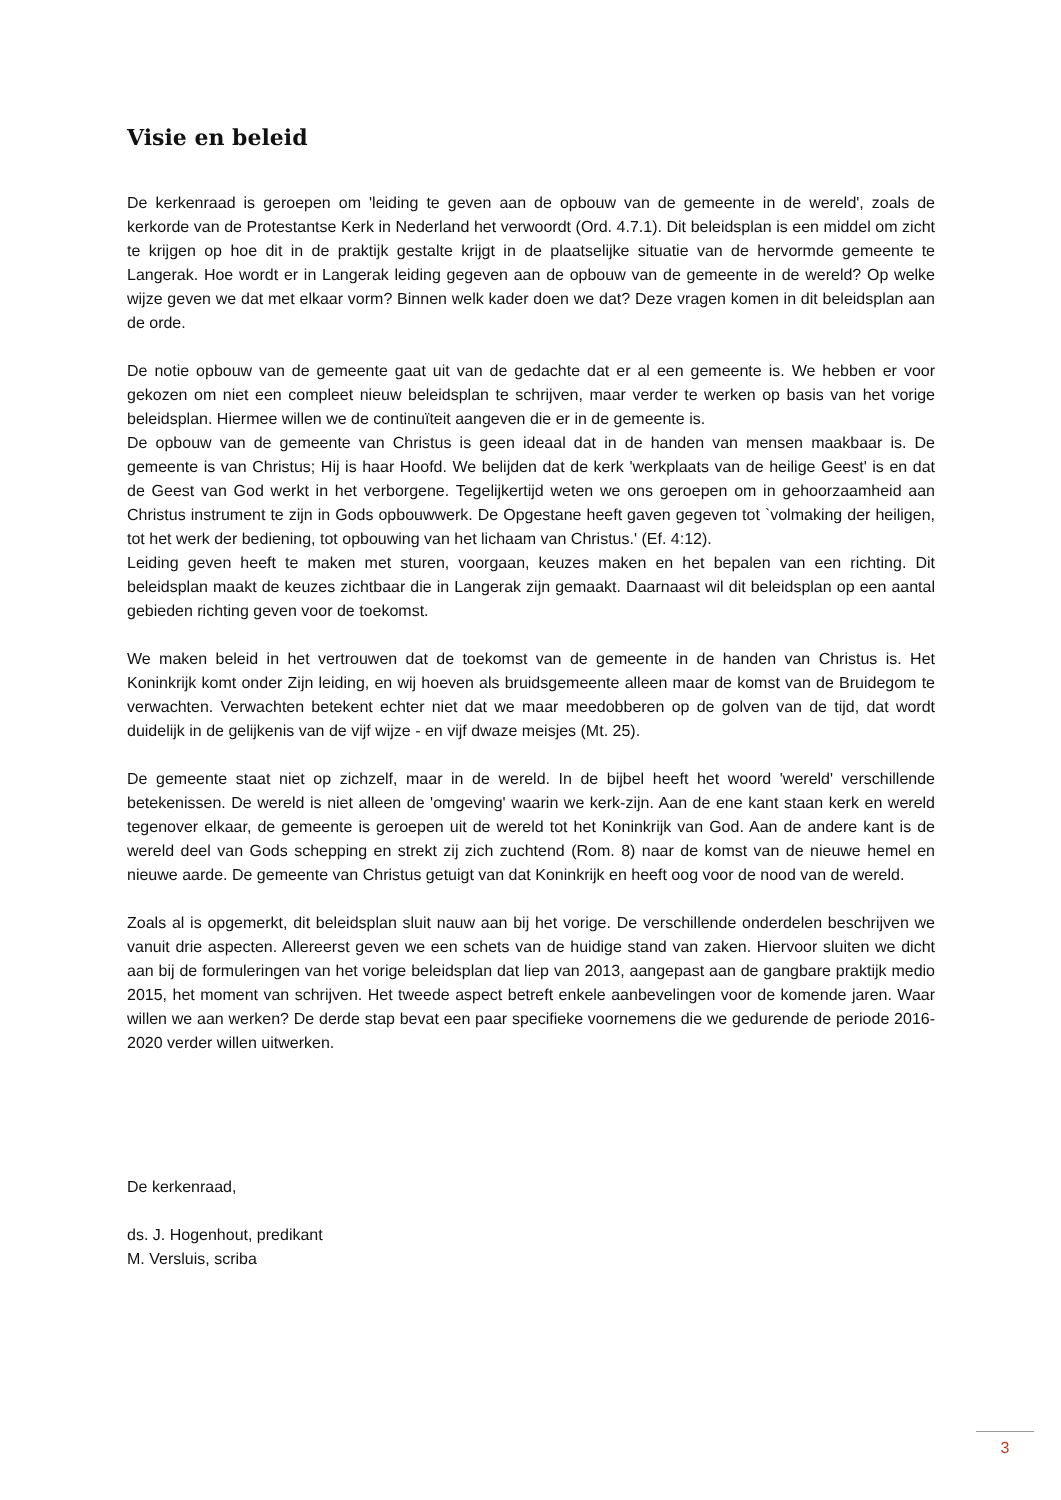Visie en beleid
De kerkenraad is geroepen om 'leiding te geven aan de opbouw van de gemeente in de wereld', zoals de kerkorde van de Protestantse Kerk in Nederland het verwoordt (Ord. 4.7.1). Dit beleidsplan is een middel om zicht te krijgen op hoe dit in de praktijk gestalte krijgt in de plaatselijke situatie van de hervormde gemeente te Langerak. Hoe wordt er in Langerak leiding gegeven aan de opbouw van de gemeente in de wereld? Op welke wijze geven we dat met elkaar vorm? Binnen welk kader doen we dat? Deze vragen komen in dit beleidsplan aan de orde.
De notie opbouw van de gemeente gaat uit van de gedachte dat er al een gemeente is. We hebben er voor gekozen om niet een compleet nieuw beleidsplan te schrijven, maar verder te werken op basis van het vorige beleidsplan. Hiermee willen we de continuïteit aangeven die er in de gemeente is.
De opbouw van de gemeente van Christus is geen ideaal dat in de handen van mensen maakbaar is. De gemeente is van Christus; Hij is haar Hoofd. We belijden dat de kerk 'werkplaats van de heilige Geest' is en dat de Geest van God werkt in het verborgene. Tegelijkertijd weten we ons geroepen om in gehoorzaamheid aan Christus instrument te zijn in Gods opbouwwerk. De Opgestane heeft gaven gegeven tot `volmaking der heiligen, tot het werk der bediening, tot opbouwing van het lichaam van Christus.' (Ef. 4:12).
Leiding geven heeft te maken met sturen, voorgaan, keuzes maken en het bepalen van een richting. Dit beleidsplan maakt de keuzes zichtbaar die in Langerak zijn gemaakt. Daarnaast wil dit beleidsplan op een aantal gebieden richting geven voor de toekomst.
We maken beleid in het vertrouwen dat de toekomst van de gemeente in de handen van Christus is. Het Koninkrijk komt onder Zijn leiding, en wij hoeven als bruidsgemeente alleen maar de komst van de Bruidegom te verwachten. Verwachten betekent echter niet dat we maar meedobberen op de golven van de tijd, dat wordt duidelijk in de gelijkenis van de vijf wijze - en vijf dwaze meisjes (Mt. 25).
De gemeente staat niet op zichzelf, maar in de wereld. In de bijbel heeft het woord 'wereld' verschillende betekenissen. De wereld is niet alleen de 'omgeving' waarin we kerk-zijn. Aan de ene kant staan kerk en wereld tegenover elkaar, de gemeente is geroepen uit de wereld tot het Koninkrijk van God. Aan de andere kant is de wereld deel van Gods schepping en strekt zij zich zuchtend (Rom. 8) naar de komst van de nieuwe hemel en nieuwe aarde. De gemeente van Christus getuigt van dat Koninkrijk en heeft oog voor de nood van de wereld.
Zoals al is opgemerkt, dit beleidsplan sluit nauw aan bij het vorige. De verschillende onderdelen beschrijven we vanuit drie aspecten. Allereerst geven we een schets van de huidige stand van zaken. Hiervoor sluiten we dicht aan bij de formuleringen van het vorige beleidsplan dat liep van 2013, aangepast aan de gangbare praktijk medio 2015, het moment van schrijven. Het tweede aspect betreft enkele aanbevelingen voor de komende jaren. Waar willen we aan werken? De derde stap bevat een paar specifieke voornemens die we gedurende de periode 2016-2020 verder willen uitwerken.
De kerkenraad,
ds. J. Hogenhout, predikant
M. Versluis, scriba
3